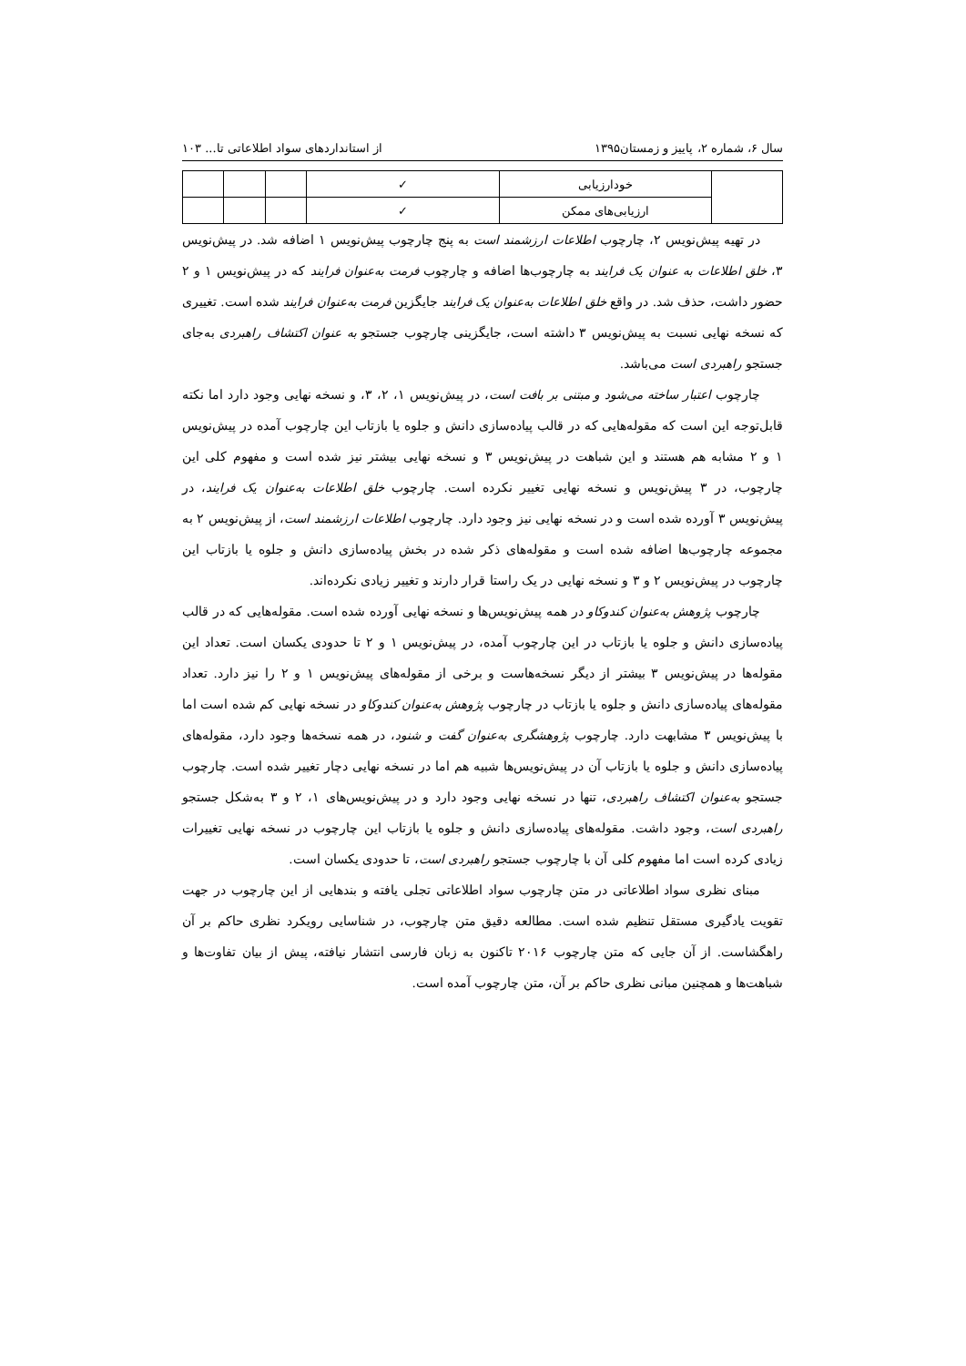سال ۶، شماره ۲، پاییز و زمستان۱۳۹۵ از استانداردهای سواد اطلاعاتی تا... ۱۰۳
| | خودارزیابی | ✓ | | | |
| | ارزیابی‌های ممکن | ✓ | | | |
در تهیه پیش‌نویس ۲، چارچوب اطلاعات ارزشمند است به پنج چارچوب پیش‌نویس ۱ اضافه شد. در پیش‌نویس ۳، خلق اطلاعات به عنوان یک فرایند به چارچوب‌ها اضافه و چارچوب فرمت به‌عنوان فرایند که در پیش‌نویس ۱ و ۲ حضور داشت، حذف شد. در واقع خلق اطلاعات به‌عنوان یک فرایند جایگزین فرمت به‌عنوان فرایند شده است. تغییری که نسخه نهایی نسبت به پیش‌نویس ۳ داشته است، جایگزینی چارچوب جستجو به عنوان اکتشاف راهبردی به‌جای جستجو راهبردی است می‌باشد.
چارچوب اعتبار ساخته می‌شود و مبتنی بر بافت است، در پیش‌نویس ۱، ۲، ۳، و نسخه نهایی وجود دارد اما نکته قابل‌توجه این است که مقوله‌هایی که در قالب پیاده‌سازی دانش و جلوه یا بازتاب این چارچوب آمده در پیش‌نویس ۱ و ۲ مشابه هم هستند و این شباهت در پیش‌نویس ۳ و نسخه نهایی بیشتر نیز شده است و مفهوم کلی این چارچوب، در ۳ پیش‌نویس و نسخه نهایی تغییر نکرده است. چارچوب خلق اطلاعات به‌عنوان یک فرایند، در پیش‌نویس ۳ آورده شده است و در نسخه نهایی نیز وجود دارد. چارچوب اطلاعات ارزشمند است، از پیش‌نویس ۲ به مجموعه چارچوب‌ها اضافه شده است و مقوله‌های ذکر شده در بخش پیاده‌سازی دانش و جلوه یا بازتاب این چارچوب در پیش‌نویس ۲ و ۳ و نسخه نهایی در یک راستا قرار دارند و تغییر زیادی نکرده‌اند.
چارچوب پژوهش به‌عنوان کندوکاو در همه پیش‌نویس‌ها و نسخه نهایی آورده شده است. مقوله‌هایی که در قالب پیاده‌سازی دانش و جلوه یا بازتاب در این چارچوب آمده، در پیش‌نویس ۱ و ۲ تا حدودی یکسان است. تعداد این مقوله‌ها در پیش‌نویس ۳ بیشتر از دیگر نسخه‌هاست و برخی از مقوله‌های پیش‌نویس ۱ و ۲ را نیز دارد. تعداد مقوله‌های پیاده‌سازی دانش و جلوه یا بازتاب در چارچوب پژوهش به‌عنوان کندوکاو در نسخه نهایی کم شده است اما با پیش‌نویس ۳ مشابهت دارد. چارچوب پژوهشگری به‌عنوان گفت و شنود، در همه نسخه‌ها وجود دارد، مقوله‌های پیاده‌سازی دانش و جلوه یا بازتاب آن در پیش‌نویس‌ها شبیه هم اما در نسخه نهایی دچار تغییر شده است. چارچوب جستجو به‌عنوان اکتشاف راهبردی، تنها در نسخه نهایی وجود دارد و در پیش‌نویس‌های ۱، ۲ و ۳ به‌شکل جستجو راهبردی است، وجود داشت. مقوله‌های پیاده‌سازی دانش و جلوه یا بازتاب این چارچوب در نسخه نهایی تغییرات زیادی کرده است اما مفهوم کلی آن با چارچوب جستجو راهبردی است، تا حدودی یکسان است.
مبنای نظری سواد اطلاعاتی در متن چارچوب سواد اطلاعاتی تجلی یافته و بندهایی از این چارچوب در جهت تقویت یادگیری مستقل تنظیم شده است. مطالعه دقیق متن چارچوب، در شناسایی رویکرد نظری حاکم بر آن راهگشاست. از آن جایی که متن چارچوب ۲۰۱۶ تاکنون به زبان فارسی انتشار نیافته، پیش از بیان تفاوت‌ها و شباهت‌ها و همچنین مبانی نظری حاکم بر آن، متن چارچوب آمده است.